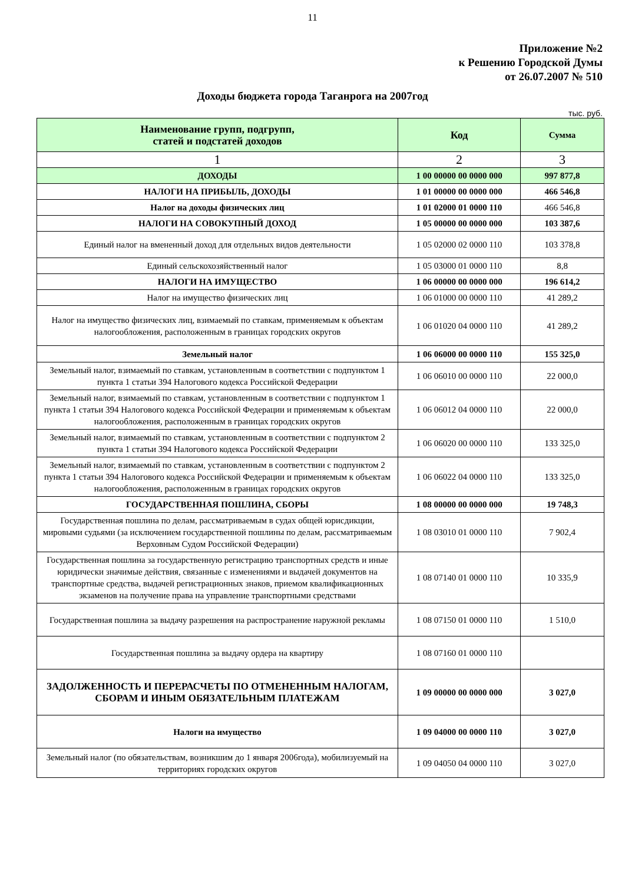11
Приложение №2
к Решению Городской Думы
от 26.07.2007 № 510
Доходы бюджета города Таганрога на 2007год
тыс. руб.
| Наименование групп, подгрупп, статей и подстатей доходов | Код | Сумма |
| --- | --- | --- |
| 1 | 2 | 3 |
| ДОХОДЫ | 1 00 00000 00 0000 000 | 997 877,8 |
| НАЛОГИ НА ПРИБЫЛЬ, ДОХОДЫ | 1 01 00000 00 0000 000 | 466 546,8 |
| Налог на доходы физических лиц | 1 01 02000 01 0000 110 | 466 546,8 |
| НАЛОГИ НА СОВОКУПНЫЙ ДОХОД | 1 05 00000 00 0000 000 | 103 387,6 |
| Единый налог на вмененный доход для отдельных видов деятельности | 1 05 02000 02 0000 110 | 103 378,8 |
| Единый сельскохозяйственный налог | 1 05 03000 01 0000 110 | 8,8 |
| НАЛОГИ НА ИМУЩЕСТВО | 1 06 00000 00 0000 000 | 196 614,2 |
| Налог на имущество физических лиц | 1 06 01000 00 0000 110 | 41 289,2 |
| Налог на имущество физических лиц, взимаемый по ставкам, применяемым к объектам налогообложения, расположенным в границах городских округов | 1 06 01020 04 0000 110 | 41 289,2 |
| Земельный налог | 1 06 06000 00 0000 110 | 155 325,0 |
| Земельный налог, взимаемый по ставкам, установленным в соответствии с подпунктом 1 пункта 1 статьи 394 Налогового кодекса Российской Федерации | 1 06 06010 00 0000 110 | 22 000,0 |
| Земельный налог, взимаемый по ставкам, установленным в соответствии с подпунктом 1 пункта 1 статьи 394 Налогового кодекса Российской Федерации и применяемым к объектам налогообложения, расположенным в границах городских округов | 1 06 06012 04 0000 110 | 22 000,0 |
| Земельный налог, взимаемый по ставкам, установленным в соответствии с подпунктом 2 пункта 1 статьи 394 Налогового кодекса Российской Федерации | 1 06 06020 00 0000 110 | 133 325,0 |
| Земельный налог, взимаемый по ставкам, установленным в соответствии с подпунктом 2 пункта 1 статьи 394 Налогового кодекса Российской Федерации и применяемым к объектам налогообложения, расположенным в границах городских округов | 1 06 06022 04 0000 110 | 133 325,0 |
| ГОСУДАРСТВЕННАЯ ПОШЛИНА, СБОРЫ | 1 08 00000 00 0000 000 | 19 748,3 |
| Государственная пошлина по делам, рассматриваемым в судах общей юрисдикции, мировыми судьями (за исключением государственной пошлины по делам, рассматриваемым Верховным Судом Российской Федерации) | 1 08 03010 01 0000 110 | 7 902,4 |
| Государственная пошлина за государственную регистрацию транспортных средств и иные юридически значимые действия, связанные с изменениями и выдачей документов на транспортные средства, выдачей регистрационных знаков, приемом квалификационных экзаменов на получение права на управление транспортными средствами | 1 08 07140 01 0000 110 | 10 335,9 |
| Государственная пошлина за выдачу разрешения на распространение наружной рекламы | 1 08 07150 01 0000 110 | 1 510,0 |
| Государственная пошлина за выдачу ордера на квартиру | 1 08 07160 01 0000 110 | |
| ЗАДОЛЖЕННОСТЬ И ПЕРЕРАСЧЕТЫ ПО ОТМЕНЕННЫМ НАЛОГАМ, СБОРАМ И ИНЫМ ОБЯЗАТЕЛЬНЫМ ПЛАТЕЖАМ | 1 09 00000 00 0000 000 | 3 027,0 |
| Налоги на имущество | 1 09 04000 00 0000 110 | 3 027,0 |
| Земельный налог (по обязательствам, возникшим до 1 января 2006года), мобилизуемый на территориях городских округов | 1 09 04050 04 0000 110 | 3 027,0 |